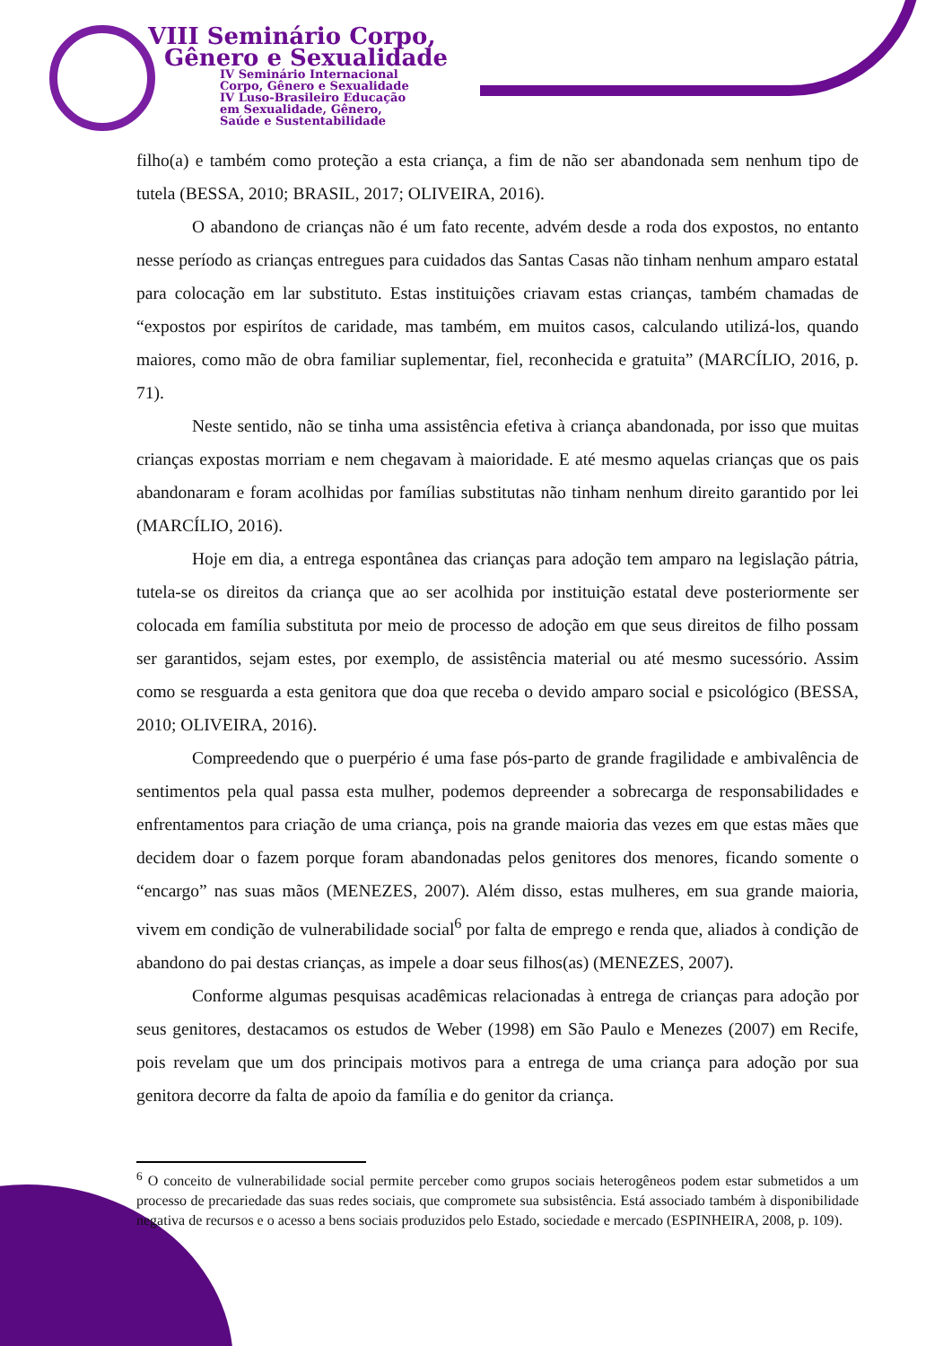VIII Seminário Corpo,
Gênero e Sexualidade
IV Seminário Internacional
Corpo, Gênero e Sexualidade
IV Luso-Brasileiro Educação
em Sexualidade, Gênero,
Saúde e Sustentabilidade
filho(a) e também como proteção a esta criança, a fim de não ser abandonada sem nenhum tipo de tutela (BESSA, 2010; BRASIL, 2017; OLIVEIRA, 2016).
O abandono de crianças não é um fato recente, advém desde a roda dos expostos, no entanto nesse período as crianças entregues para cuidados das Santas Casas não tinham nenhum amparo estatal para colocação em lar substituto. Estas instituições criavam estas crianças, também chamadas de “expostos por espirítos de caridade, mas também, em muitos casos, calculando utilizá-los, quando maiores, como mão de obra familiar suplementar, fiel, reconhecida e gratuita” (MARCÍLIO, 2016, p. 71).
Neste sentido, não se tinha uma assistência efetiva à criança abandonada, por isso que muitas crianças expostas morriam e nem chegavam à maioridade. E até mesmo aquelas crianças que os pais abandonaram e foram acolhidas por famílias substitutas não tinham nenhum direito garantido por lei (MARCÍLIO, 2016).
Hoje em dia, a entrega espontânea das crianças para adoção tem amparo na legislação pátria, tutela-se os direitos da criança que ao ser acolhida por instituição estatal deve posteriormente ser colocada em família substituta por meio de processo de adoção em que seus direitos de filho possam ser garantidos, sejam estes, por exemplo, de assistência material ou até mesmo sucessório. Assim como se resguarda a esta genitora que doa que receba o devido amparo social e psicológico (BESSA, 2010; OLIVEIRA, 2016).
Compreedendo que o puerpério é uma fase pós-parto de grande fragilidade e ambivalência de sentimentos pela qual passa esta mulher, podemos depreender a sobrecarga de responsabilidades e enfrentamentos para criação de uma criança, pois na grande maioria das vezes em que estas mães que decidem doar o fazem porque foram abandonadas pelos genitores dos menores, ficando somente o “encargo” nas suas mãos (MENEZES, 2007). Além disso, estas mulheres, em sua grande maioria, vivem em condição de vulnerabilidade social<sup>6</sup> por falta de emprego e renda que, aliados à condição de abandono do pai destas crianças, as impele a doar seus filhos(as) (MENEZES, 2007).
Conforme algumas pesquisas acadêmicas relacionadas à entrega de crianças para adoção por seus genitores, destacamos os estudos de Weber (1998) em São Paulo e Menezes (2007) em Recife, pois revelam que um dos principais motivos para a entrega de uma criança para adoção por sua genitora decorre da falta de apoio da família e do genitor da criança.
<sup>6</sup> O conceito de vulnerabilidade social permite perceber como grupos sociais heterogêneos podem estar submetidos a um processo de precariedade das suas redes sociais, que compromete sua subsistência. Está associado também à disponibilidade negativa de recursos e o acesso a bens sociais produzidos pelo Estado, sociedade e mercado (ESPINHEIRA, 2008, p. 109).